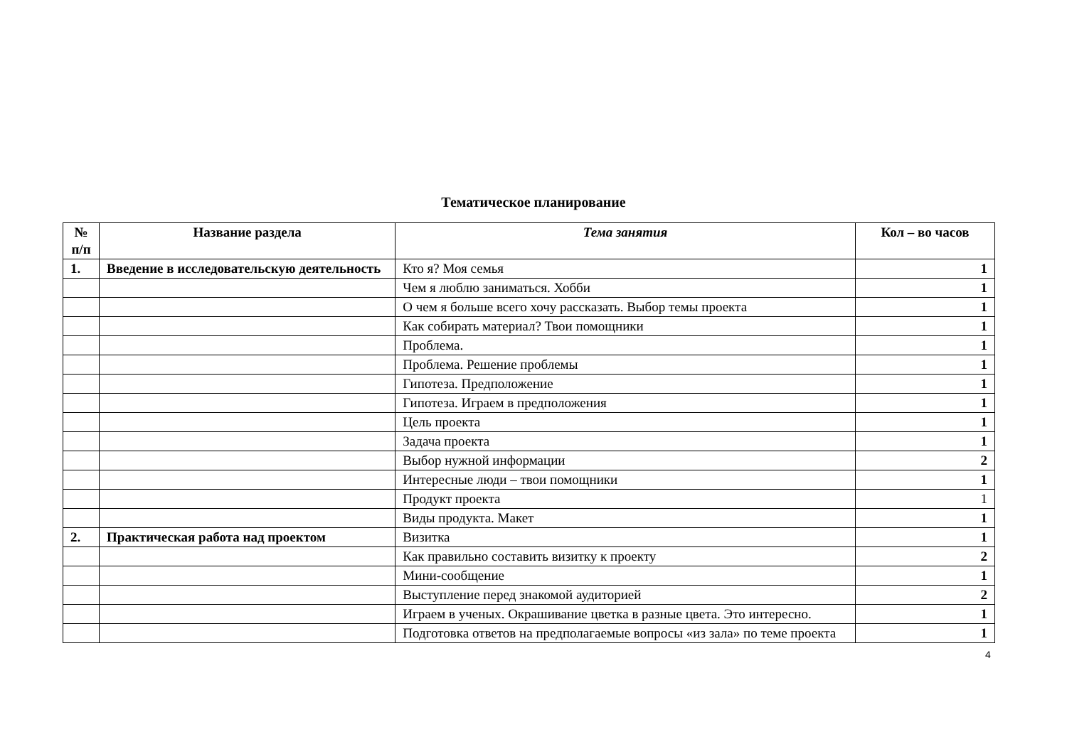Тематическое планирование
| № п/п | Название раздела | Тема занятия | Кол – во часов |
| --- | --- | --- | --- |
| 1. | Введение в исследовательскую деятельность | Кто я? Моя семья | 1 |
| | | Чем я люблю заниматься. Хобби | 1 |
| | | О чем я больше всего хочу рассказать. Выбор темы проекта | 1 |
| | | Как собирать материал? Твои помощники | 1 |
| | | Проблема. | 1 |
| | | Проблема. Решение проблемы | 1 |
| | | Гипотеза. Предположение | 1 |
| | | Гипотеза. Играем в предположения | 1 |
| | | Цель проекта | 1 |
| | | Задача проекта | 1 |
| | | Выбор нужной информации | 2 |
| | | Интересные люди – твои помощники | 1 |
| | | Продукт проекта | 1 |
| | | Виды продукта. Макет | 1 |
| 2. | Практическая работа над проектом | Визитка | 1 |
| | | Как правильно составить визитку к проекту | 2 |
| | | Мини-сообщение | 1 |
| | | Выступление перед знакомой аудиторией | 2 |
| | | Играем в ученых. Окрашивание цветка в разные цвета. Это интересно. | 1 |
| | | Подготовка ответов на предполагаемые вопросы «из зала» по теме проекта | 1 |
4